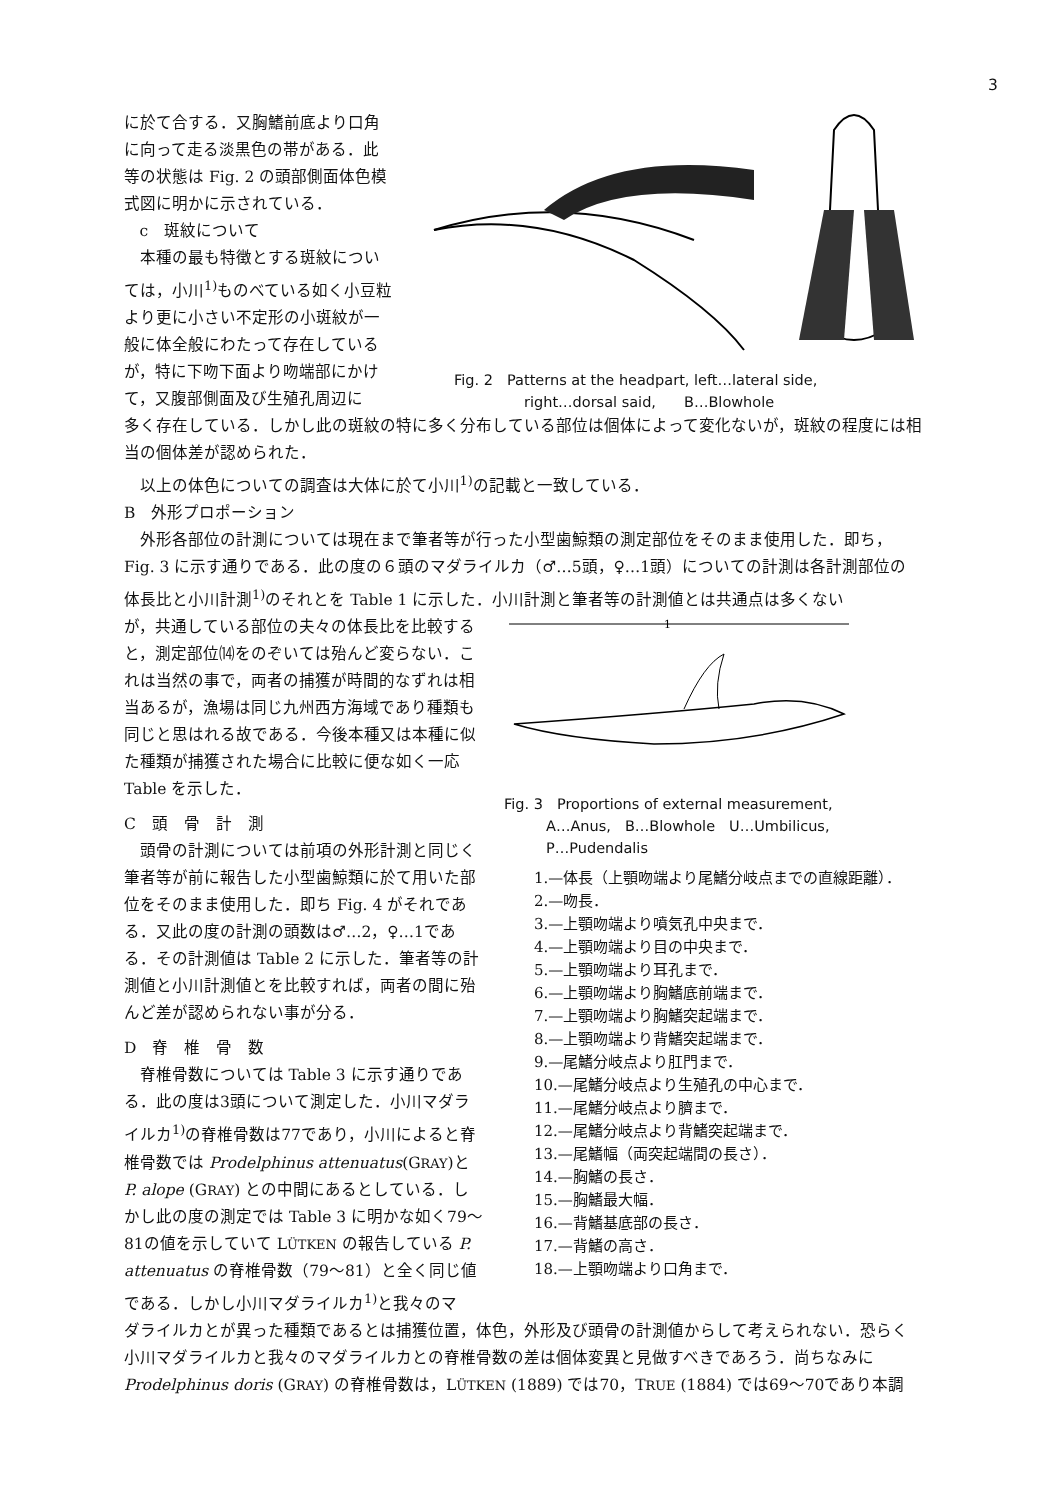3
に於て合する．又胸鰭前底より口角に向って走る淡黒色の帯がある．此等の状態は Fig. 2 の頭部側面体色模式図に明かに示されている．
c　斑紋について
本種の最も特徴とする斑紋については，小川<sup>1)</sup>ものべている如く小豆粒より更に小さい不定形の小斑紋が一般に体全般にわたって存在しているが，特に下吻下面より吻端部にかけて，又腹部側面及び生殖孔周辺に
Fig. 2　Patterns at the headpart, left…lateral side,
　　　　　right…dorsal said,　　B…Blowhole
多く存在している．しかし此の斑紋の特に多く分布している部位は個体によって変化ないが，斑紋の程度には相当の個体差が認められた．
以上の体色についての調査は大体に於て小川<sup>1)</sup>の記載と一致している．
B　外形プロポーション
外形各部位の計測については現在まで筆者等が行った小型歯鯨類の測定部位をそのまま使用した．即ち，Fig. 3 に示す通りである．此の度の６頭のマダライルカ（♂…5頭，♀…1頭）についての計測は各計測部位の体長比と小川計測<sup>1)</sup>のそれとを Table 1 に示した．小川計測と筆者等の計測値とは共通点は多くない
が，共通している部位の夫々の体長比を比較すると，測定部位⒁をのぞいては殆んど変らない．これは当然の事で，両者の捕獲が時間的なずれは相当あるが，漁場は同じ九州西方海域であり種類も同じと思はれる故である．今後本種又は本種に似た種類が捕獲された場合に比較に便な如く一応 Table を示した．
C　頭　骨　計　測
頭骨の計測については前項の外形計測と同じく筆者等が前に報告した小型歯鯨類に於て用いた部位をそのまま使用した．即ち Fig. 4 がそれである．又此の度の計測の頭数は♂…2，♀…1である．その計測値は Table 2 に示した．筆者等の計測値と小川計測値とを比較すれば，両者の間に殆んど差が認められない事が分る．
D　脊　椎　骨　数
脊椎骨数については Table 3 に示す通りである．此の度は3頭について測定した．小川マダライルカ<sup>1)</sup>の脊椎骨数は77であり，小川によると脊椎骨数では Prodelphinus attenuatus(GRAY)と P. alope (GRAY) との中間にあるとしている．しかし此の度の測定では Table 3 に明かな如く79〜81の値を示していて LÜTKEN の報告している P. attenuatus の脊椎骨数（79〜81）と全く同じ値である．しかし小川マダライルカ<sup>1)</sup>と我々のマ
1
Fig. 3　Proportions of external measurement,
　　　A…Anus,　B…Blowhole　U…Umbilicus,
　　　P…Pudendalis
1.—体長（上顎吻端より尾鰭分岐点までの直線距離）．
2.—吻長．
3.—上顎吻端より噴気孔中央まで．
4.—上顎吻端より目の中央まで．
5.—上顎吻端より耳孔まで．
6.—上顎吻端より胸鰭底前端まで．
7.—上顎吻端より胸鰭突起端まで．
8.—上顎吻端より背鰭突起端まで．
9.—尾鰭分岐点より肛門まで．
10.—尾鰭分岐点より生殖孔の中心まで．
11.—尾鰭分岐点より臍まで．
12.—尾鰭分岐点より背鰭突起端まで．
13.—尾鰭幅（両突起端間の長さ）．
14.—胸鰭の長さ．
15.—胸鰭最大幅．
16.—背鰭基底部の長さ．
17.—背鰭の高さ．
18.—上顎吻端より口角まで．
ダライルカとが異った種類であるとは捕獲位置，体色，外形及び頭骨の計測値からして考えられない．恐らく小川マダライルカと我々のマダライルカとの脊椎骨数の差は個体変異と見做すべきであろう．尚ちなみに Prodelphinus doris (GRAY) の脊椎骨数は，LÜTKEN (1889) では70，TRUE (1884) では69〜70であり本調